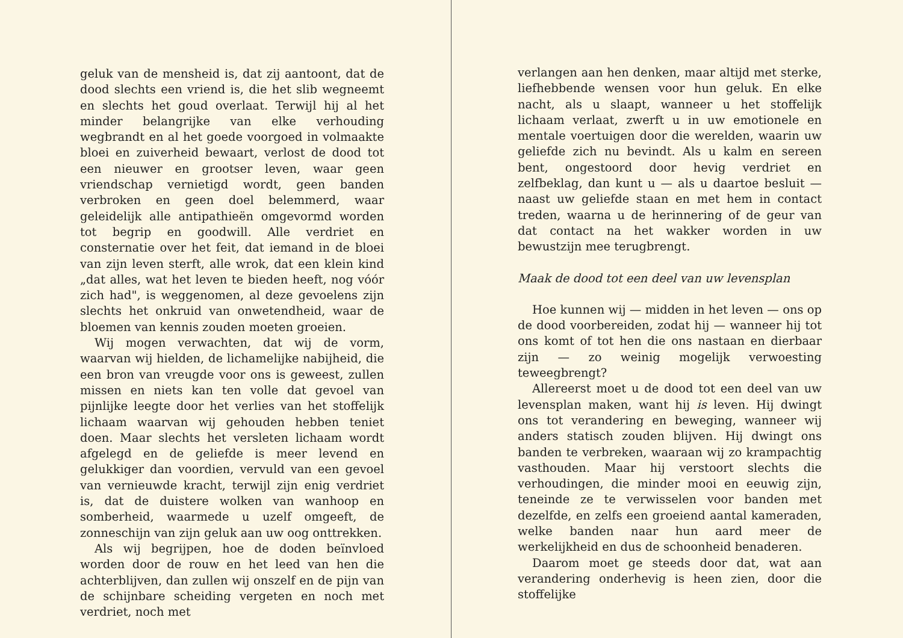geluk van de mensheid is, dat zij aantoont, dat de dood slechts een vriend is, die het slib wegneemt en slechts het goud overlaat. Terwijl hij al het minder belangrijke van elke verhouding wegbrandt en al het goede voorgoed in volmaakte bloei en zuiverheid bewaart, verlost de dood tot een nieuwer en grootser leven, waar geen vriendschap vernietigd wordt, geen banden verbroken en geen doel belemmerd, waar geleidelijk alle antipathieën omgevormd worden tot begrip en goodwill. Alle verdriet en consternatie over het feit, dat iemand in de bloei van zijn leven sterft, alle wrok, dat een klein kind „dat alles, wat het leven te bieden heeft, nog vóór zich had", is weggenomen, al deze gevoelens zijn slechts het onkruid van onwetendheid, waar de bloemen van kennis zouden moeten groeien.
Wij mogen verwachten, dat wij de vorm, waarvan wij hielden, de lichamelijke nabijheid, die een bron van vreugde voor ons is geweest, zullen missen en niets kan ten volle dat gevoel van pijnlijke leegte door het verlies van het stoffelijk lichaam waarvan wij gehouden hebben teniet doen. Maar slechts het versleten lichaam wordt afgelegd en de geliefde is meer levend en gelukkiger dan voordien, vervuld van een gevoel van vernieuwde kracht, terwijl zijn enig verdriet is, dat de duistere wolken van wanhoop en somberheid, waarmede u uzelf omgeeft, de zonneschijn van zijn geluk aan uw oog onttrekken.
Als wij begrijpen, hoe de doden beïnvloed worden door de rouw en het leed van hen die achterblijven, dan zullen wij onszelf en de pijn van de schijnbare scheiding vergeten en noch met verdriet, noch met
verlangen aan hen denken, maar altijd met sterke, liefhebbende wensen voor hun geluk. En elke nacht, als u slaapt, wanneer u het stoffelijk lichaam verlaat, zwerft u in uw emotionele en mentale voertuigen door die werelden, waarin uw geliefde zich nu bevindt. Als u kalm en sereen bent, ongestoord door hevig verdriet en zelfbeklag, dan kunt u — als u daartoe besluit — naast uw geliefde staan en met hem in contact treden, waarna u de herinnering of de geur van dat contact na het wakker worden in uw bewustzijn mee terugbrengt.
Maak de dood tot een deel van uw levensplan
Hoe kunnen wij — midden in het leven — ons op de dood voorbereiden, zodat hij — wanneer hij tot ons komt of tot hen die ons nastaan en dierbaar zijn — zo weinig mogelijk verwoesting teweegbrengt?
Allereerst moet u de dood tot een deel van uw levensplan maken, want hij is leven. Hij dwingt ons tot verandering en beweging, wanneer wij anders statisch zouden blijven. Hij dwingt ons banden te verbreken, waaraan wij zo krampachtig vasthouden. Maar hij verstoort slechts die verhoudingen, die minder mooi en eeuwig zijn, teneinde ze te verwisselen voor banden met dezelfde, en zelfs een groeiend aantal kameraden, welke banden naar hun aard meer de werkelijkheid en dus de schoonheid benaderen.
Daarom moet ge steeds door dat, wat aan verandering onderhevig is heen zien, door die stoffelijke